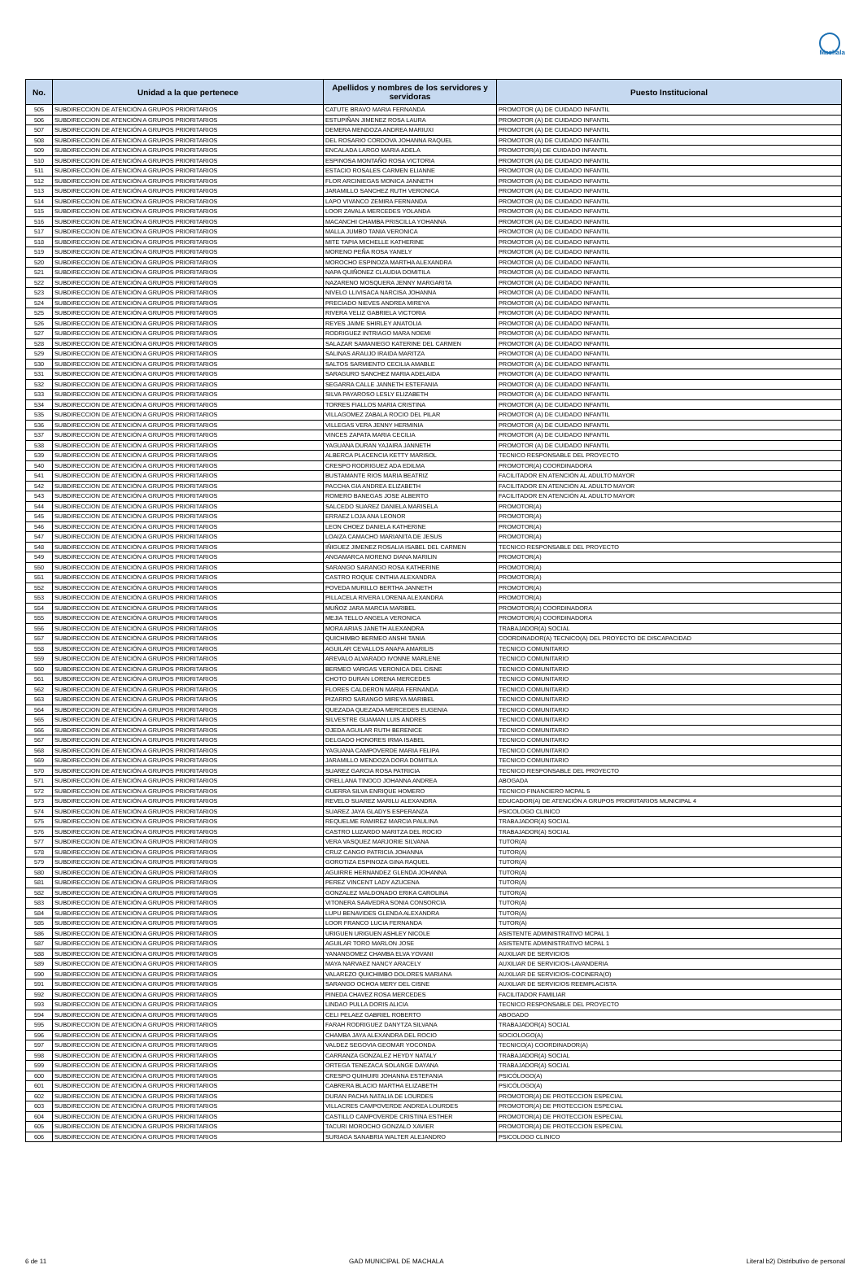Machala
| No. | Unidad a la que pertenece | Apellidos y nombres de los servidores y servidoras | Puesto Institucional |
| --- | --- | --- | --- |
| 505 | SUBDIRECCION DE ATENCIÓN A GRUPOS PRIORITARIOS | CATUTE BRAVO MARIA FERNANDA | PROMOTOR (A) DE CUIDADO INFANTIL |
| 506 | SUBDIRECCION DE ATENCIÓN A GRUPOS PRIORITARIOS | ESTUPIÑAN JIMENEZ ROSA LAURA | PROMOTOR (A) DE CUIDADO INFANTIL |
| 507 | SUBDIRECCION DE ATENCIÓN A GRUPOS PRIORITARIOS | DEMERA MENDOZA ANDREA MARIUXI | PROMOTOR (A) DE CUIDADO INFANTIL |
| 508 | SUBDIRECCION DE ATENCIÓN A GRUPOS PRIORITARIOS | DEL ROSARIO CORDOVA JOHANNA RAQUEL | PROMOTOR (A) DE CUIDADO INFANTIL |
| 509 | SUBDIRECCION DE ATENCIÓN A GRUPOS PRIORITARIOS | ENCALADA LARGO MARIA ADELA | PROMOTOR(A) DE CUIDADO INFANTIL |
| 510 | SUBDIRECCION DE ATENCIÓN A GRUPOS PRIORITARIOS | ESPINOSA MONTAÑO ROSA VICTORIA | PROMOTOR (A) DE CUIDADO INFANTIL |
| 511 | SUBDIRECCION DE ATENCIÓN A GRUPOS PRIORITARIOS | ESTACIO ROSALES CARMEN ELIANNE | PROMOTOR (A) DE CUIDADO INFANTIL |
| 512 | SUBDIRECCION DE ATENCIÓN A GRUPOS PRIORITARIOS | FLOR ARCINIEGAS MONICA JANNETH | PROMOTOR (A) DE CUIDADO INFANTIL |
| 513 | SUBDIRECCION DE ATENCIÓN A GRUPOS PRIORITARIOS | JARAMILLO SANCHEZ RUTH VERONICA | PROMOTOR (A) DE CUIDADO INFANTIL |
| 514 | SUBDIRECCION DE ATENCIÓN A GRUPOS PRIORITARIOS | LAPO VIVANCO ZEMIRA FERNANDA | PROMOTOR (A) DE CUIDADO INFANTIL |
| 515 | SUBDIRECCION DE ATENCIÓN A GRUPOS PRIORITARIOS | LOOR ZAVALA MERCEDES YOLANDA | PROMOTOR (A) DE CUIDADO INFANTIL |
| 516 | SUBDIRECCION DE ATENCIÓN A GRUPOS PRIORITARIOS | MACANCHI CHAMBA PRISCILLA YOHANNA | PROMOTOR (A) DE CUIDADO INFANTIL |
| 517 | SUBDIRECCION DE ATENCIÓN A GRUPOS PRIORITARIOS | MALLA JUMBO TANIA VERONICA | PROMOTOR (A) DE CUIDADO INFANTIL |
| 518 | SUBDIRECCION DE ATENCIÓN A GRUPOS PRIORITARIOS | MITE TAPIA MICHELLE KATHERINE | PROMOTOR (A) DE CUIDADO INFANTIL |
| 519 | SUBDIRECCION DE ATENCIÓN A GRUPOS PRIORITARIOS | MORENO PEÑA ROSA YANELY | PROMOTOR (A) DE CUIDADO INFANTIL |
| 520 | SUBDIRECCION DE ATENCIÓN A GRUPOS PRIORITARIOS | MOROCHO ESPINOZA MARTHA ALEXANDRA | PROMOTOR (A) DE CUIDADO INFANTIL |
| 521 | SUBDIRECCION DE ATENCIÓN A GRUPOS PRIORITARIOS | NAPA QUIÑONEZ CLAUDIA DOMITILA | PROMOTOR (A) DE CUIDADO INFANTIL |
| 522 | SUBDIRECCION DE ATENCIÓN A GRUPOS PRIORITARIOS | NAZARENO MOSQUERA JENNY MARGARITA | PROMOTOR (A) DE CUIDADO INFANTIL |
| 523 | SUBDIRECCION DE ATENCIÓN A GRUPOS PRIORITARIOS | NIVELO LLIVISACA NARCISA JOHANNA | PROMOTOR (A) DE CUIDADO INFANTIL |
| 524 | SUBDIRECCION DE ATENCIÓN A GRUPOS PRIORITARIOS | PRECIADO NIEVES ANDREA MIREYA | PROMOTOR (A) DE CUIDADO INFANTIL |
| 525 | SUBDIRECCION DE ATENCIÓN A GRUPOS PRIORITARIOS | RIVERA VELIZ GABRIELA VICTORIA | PROMOTOR (A) DE CUIDADO INFANTIL |
| 526 | SUBDIRECCION DE ATENCIÓN A GRUPOS PRIORITARIOS | REYES JAIME SHIRLEY ANATOLIA | PROMOTOR (A) DE CUIDADO INFANTIL |
| 527 | SUBDIRECCION DE ATENCIÓN A GRUPOS PRIORITARIOS | RODRIGUEZ INTRIAGO MARA NOEMI | PROMOTOR (A) DE CUIDADO INFANTIL |
| 528 | SUBDIRECCION DE ATENCIÓN A GRUPOS PRIORITARIOS | SALAZAR SAMANIEGO KATERINE DEL CARMEN | PROMOTOR (A) DE CUIDADO INFANTIL |
| 529 | SUBDIRECCION DE ATENCIÓN A GRUPOS PRIORITARIOS | SALINAS ARAUJO IRAIDA MARITZA | PROMOTOR (A) DE CUIDADO INFANTIL |
| 530 | SUBDIRECCION DE ATENCIÓN A GRUPOS PRIORITARIOS | SALTOS SARMIENTO CECILIA AMABLE | PROMOTOR (A) DE CUIDADO INFANTIL |
| 531 | SUBDIRECCION DE ATENCIÓN A GRUPOS PRIORITARIOS | SARAGURO SANCHEZ MARIA ADELAIDA | PROMOTOR (A) DE CUIDADO INFANTIL |
| 532 | SUBDIRECCION DE ATENCIÓN A GRUPOS PRIORITARIOS | SEGARRA CALLE JANNETH ESTEFANIA | PROMOTOR (A) DE CUIDADO INFANTIL |
| 533 | SUBDIRECCION DE ATENCIÓN A GRUPOS PRIORITARIOS | SILVA PAYAROSO LESLY ELIZABETH | PROMOTOR (A) DE CUIDADO INFANTIL |
| 534 | SUBDIRECCION DE ATENCIÓN A GRUPOS PRIORITARIOS | TORRES FIALLOS MARIA CRISTINA | PROMOTOR (A) DE CUIDADO INFANTIL |
| 535 | SUBDIRECCION DE ATENCIÓN A GRUPOS PRIORITARIOS | VILLAGOMEZ ZABALA ROCIO DEL PILAR | PROMOTOR (A) DE CUIDADO INFANTIL |
| 536 | SUBDIRECCION DE ATENCIÓN A GRUPOS PRIORITARIOS | VILLEGAS VERA JENNY HERMINIA | PROMOTOR (A) DE CUIDADO INFANTIL |
| 537 | SUBDIRECCION DE ATENCIÓN A GRUPOS PRIORITARIOS | VINCES ZAPATA MARIA CECILIA | PROMOTOR (A) DE CUIDADO INFANTIL |
| 538 | SUBDIRECCION DE ATENCIÓN A GRUPOS PRIORITARIOS | YAGUANA DURAN YAJAIRA JANNETH | PROMOTOR (A) DE CUIDADO INFANTIL |
| 539 | SUBDIRECCION DE ATENCIÓN A GRUPOS PRIORITARIOS | ALBERCA PLACENCIA KETTY MARISOL | TECNICO RESPONSABLE DEL PROYECTO |
| 540 | SUBDIRECCION DE ATENCIÓN A GRUPOS PRIORITARIOS | CRESPO RODRIGUEZ ADA EDILMA | PROMOTOR(A) COORDINADORA |
| 541 | SUBDIRECCION DE ATENCIÓN A GRUPOS PRIORITARIOS | BUSTAMANTE RIOS MARIA BEATRIZ | FACILITADOR EN ATENCIÓN AL ADULTO MAYOR |
| 542 | SUBDIRECCION DE ATENCIÓN A GRUPOS PRIORITARIOS | PACCHA GIA ANDREA ELIZABETH | FACILITADOR EN ATENCIÓN AL ADULTO MAYOR |
| 543 | SUBDIRECCION DE ATENCIÓN A GRUPOS PRIORITARIOS | ROMERO BANEGAS JOSE ALBERTO | FACILITADOR EN ATENCIÓN AL ADULTO MAYOR |
| 544 | SUBDIRECCION DE ATENCIÓN A GRUPOS PRIORITARIOS | SALCEDO SUAREZ DANIELA MARISELA | PROMOTOR(A) |
| 545 | SUBDIRECCION DE ATENCIÓN A GRUPOS PRIORITARIOS | ERRAEZ LOJA ANA LEONOR | PROMOTOR(A) |
| 546 | SUBDIRECCION DE ATENCIÓN A GRUPOS PRIORITARIOS | LEON CHOEZ DANIELA KATHERINE | PROMOTOR(A) |
| 547 | SUBDIRECCION DE ATENCIÓN A GRUPOS PRIORITARIOS | LOAIZA CAMACHO MARIANITA DE JESUS | PROMOTOR(A) |
| 548 | SUBDIRECCION DE ATENCIÓN A GRUPOS PRIORITARIOS | IÑIGUEZ JIMENEZ ROSALIA ISABEL DEL CARMEN | TECNICO RESPONSABLE DEL PROYECTO |
| 549 | SUBDIRECCION DE ATENCIÓN A GRUPOS PRIORITARIOS | ANGAMARCA MORENO DIANA MARILIN | PROMOTOR(A) |
| 550 | SUBDIRECCION DE ATENCIÓN A GRUPOS PRIORITARIOS | SARANGO SARANGO ROSA KATHERINE | PROMOTOR(A) |
| 551 | SUBDIRECCION DE ATENCIÓN A GRUPOS PRIORITARIOS | CASTRO ROQUE CINTHIA ALEXANDRA | PROMOTOR(A) |
| 552 | SUBDIRECCION DE ATENCIÓN A GRUPOS PRIORITARIOS | POVEDA MURILLO BERTHA JANNETH | PROMOTOR(A) |
| 553 | SUBDIRECCION DE ATENCIÓN A GRUPOS PRIORITARIOS | PILLACELA RIVERA LORENA ALEXANDRA | PROMOTOR(A) |
| 554 | SUBDIRECCION DE ATENCIÓN A GRUPOS PRIORITARIOS | MUÑOZ JARA MARCIA MARIBEL | PROMOTOR(A) COORDINADORA |
| 555 | SUBDIRECCION DE ATENCIÓN A GRUPOS PRIORITARIOS | MEJIA TELLO ANGELA VERONICA | PROMOTOR(A) COORDINADORA |
| 556 | SUBDIRECCION DE ATENCIÓN A GRUPOS PRIORITARIOS | MORA ARIAS JANETH ALEXANDRA | TRABAJADOR(A) SOCIAL |
| 557 | SUBDIRECCION DE ATENCIÓN A GRUPOS PRIORITARIOS | QUICHIMBO BERMEO ANSHI TANIA | COORDINADOR(A) TECNICO(A) DEL PROYECTO DE DISCAPACIDAD |
| 558 | SUBDIRECCION DE ATENCIÓN A GRUPOS PRIORITARIOS | AGUILAR CEVALLOS ANAFA AMARILIS | TECNICO COMUNITARIO |
| 559 | SUBDIRECCION DE ATENCIÓN A GRUPOS PRIORITARIOS | AREVALO ALVARADO IVONNE MARLENE | TECNICO COMUNITARIO |
| 560 | SUBDIRECCION DE ATENCIÓN A GRUPOS PRIORITARIOS | BERMEO VARGAS VERONICA DEL CISNE | TECNICO COMUNITARIO |
| 561 | SUBDIRECCION DE ATENCIÓN A GRUPOS PRIORITARIOS | CHOTO DURAN LORENA MERCEDES | TECNICO COMUNITARIO |
| 562 | SUBDIRECCION DE ATENCIÓN A GRUPOS PRIORITARIOS | FLORES CALDERON MARIA FERNANDA | TECNICO COMUNITARIO |
| 563 | SUBDIRECCION DE ATENCIÓN A GRUPOS PRIORITARIOS | PIZARRO SARANGO MIREYA MARIBEL | TECNICO COMUNITARIO |
| 564 | SUBDIRECCION DE ATENCIÓN A GRUPOS PRIORITARIOS | QUEZADA QUEZADA MERCEDES EUGENIA | TECNICO COMUNITARIO |
| 565 | SUBDIRECCION DE ATENCIÓN A GRUPOS PRIORITARIOS | SILVESTRE GUAMAN LUIS ANDRES | TECNICO COMUNITARIO |
| 566 | SUBDIRECCION DE ATENCIÓN A GRUPOS PRIORITARIOS | OJEDA AGUILAR RUTH BERENICE | TECNICO COMUNITARIO |
| 567 | SUBDIRECCION DE ATENCIÓN A GRUPOS PRIORITARIOS | DELGADO HONORES IRMA ISABEL | TECNICO COMUNITARIO |
| 568 | SUBDIRECCION DE ATENCIÓN A GRUPOS PRIORITARIOS | YAGUANA CAMPOVERDE MARIA FELIPA | TECNICO COMUNITARIO |
| 569 | SUBDIRECCION DE ATENCIÓN A GRUPOS PRIORITARIOS | JARAMILLO MENDOZA DORA DOMITILA | TECNICO COMUNITARIO |
| 570 | SUBDIRECCION DE ATENCIÓN A GRUPOS PRIORITARIOS | SUAREZ GARCIA ROSA PATRICIA | TECNICO RESPONSABLE DEL PROYECTO |
| 571 | SUBDIRECCION DE ATENCIÓN A GRUPOS PRIORITARIOS | ORELLANA TINOCO JOHANNA ANDREA | ABOGADA |
| 572 | SUBDIRECCION DE ATENCIÓN A GRUPOS PRIORITARIOS | GUERRA SILVA ENRIQUE HOMERO | TECNICO FINANCIERO MCPAL 5 |
| 573 | SUBDIRECCION DE ATENCIÓN A GRUPOS PRIORITARIOS | REVELO SUAREZ MARILU ALEXANDRA | EDUCADOR(A) DE ATENCIÓN A GRUPOS PRIORITARIOS MUNICIPAL 4 |
| 574 | SUBDIRECCION DE ATENCIÓN A GRUPOS PRIORITARIOS | SUAREZ JAYA GLADYS ESPERANZA | PSICOLOGO CLINICO |
| 575 | SUBDIRECCION DE ATENCIÓN A GRUPOS PRIORITARIOS | REQUELME RAMIREZ MARCIA PAULINA | TRABAJADOR(A) SOCIAL |
| 576 | SUBDIRECCION DE ATENCIÓN A GRUPOS PRIORITARIOS | CASTRO LUZARDO MARITZA DEL ROCIO | TRABAJADOR(A) SOCIAL |
| 577 | SUBDIRECCION DE ATENCIÓN A GRUPOS PRIORITARIOS | VERA VASQUEZ MARJORIE SILVANA | TUTOR(A) |
| 578 | SUBDIRECCION DE ATENCIÓN A GRUPOS PRIORITARIOS | CRUZ CANGO PATRICIA JOHANNA | TUTOR(A) |
| 579 | SUBDIRECCION DE ATENCIÓN A GRUPOS PRIORITARIOS | GOROTIZA ESPINOZA GINA RAQUEL | TUTOR(A) |
| 580 | SUBDIRECCION DE ATENCIÓN A GRUPOS PRIORITARIOS | AGUIRRE HERNANDEZ GLENDA JOHANNA | TUTOR(A) |
| 581 | SUBDIRECCION DE ATENCIÓN A GRUPOS PRIORITARIOS | PEREZ VINCENT LADY AZUCENA | TUTOR(A) |
| 582 | SUBDIRECCION DE ATENCIÓN A GRUPOS PRIORITARIOS | GONZALEZ MALDONADO ERIKA CAROLINA | TUTOR(A) |
| 583 | SUBDIRECCION DE ATENCIÓN A GRUPOS PRIORITARIOS | VITONERA SAAVEDRA SONIA CONSORCIA | TUTOR(A) |
| 584 | SUBDIRECCION DE ATENCIÓN A GRUPOS PRIORITARIOS | LUPU BENAVIDES GLENDA ALEXANDRA | TUTOR(A) |
| 585 | SUBDIRECCION DE ATENCIÓN A GRUPOS PRIORITARIOS | LOOR FRANCO LUCIA FERNANDA | TUTOR(A) |
| 586 | SUBDIRECCION DE ATENCIÓN A GRUPOS PRIORITARIOS | URIGUEN URIGUEN ASHLEY NICOLE | ASISTENTE ADMINISTRATIVO MCPAL 1 |
| 587 | SUBDIRECCION DE ATENCIÓN A GRUPOS PRIORITARIOS | AGUILAR TORO MARLON JOSE | ASISTENTE ADMINISTRATIVO MCPAL 1 |
| 588 | SUBDIRECCION DE ATENCIÓN A GRUPOS PRIORITARIOS | YANANGOMEZ CHAMBA ELVA YOVANI | AUXILIAR DE SERVICIOS |
| 589 | SUBDIRECCION DE ATENCIÓN A GRUPOS PRIORITARIOS | MAYA NARVAEZ NANCY ARACELY | AUXILIAR DE SERVICIOS-LAVANDERIA |
| 590 | SUBDIRECCION DE ATENCIÓN A GRUPOS PRIORITARIOS | VALAREZO QUICHIMBO DOLORES MARIANA | AUXILIAR DE SERVICIOS-COCINERA(O) |
| 591 | SUBDIRECCION DE ATENCIÓN A GRUPOS PRIORITARIOS | SARANGO OCHOA MERY DEL CISNE | AUXILIAR DE SERVICIOS REEMPLACISTA |
| 592 | SUBDIRECCION DE ATENCIÓN A GRUPOS PRIORITARIOS | PINEDA CHAVEZ ROSA MERCEDES | FACILITADOR FAMILIAR |
| 593 | SUBDIRECCION DE ATENCIÓN A GRUPOS PRIORITARIOS | LINDAO PULLA DORIS ALICIA | TECNICO RESPONSABLE DEL PROYECTO |
| 594 | SUBDIRECCION DE ATENCIÓN A GRUPOS PRIORITARIOS | CELI PELAEZ GABRIEL ROBERTO | ABOGADO |
| 595 | SUBDIRECCION DE ATENCIÓN A GRUPOS PRIORITARIOS | FARAH RODRIGUEZ DANYTZA SILVANA | TRABAJADOR(A) SOCIAL |
| 596 | SUBDIRECCION DE ATENCIÓN A GRUPOS PRIORITARIOS | CHAMBA JAYA ALEXANDRA DEL ROCIO | SOCIOLOGO(A) |
| 597 | SUBDIRECCION DE ATENCIÓN A GRUPOS PRIORITARIOS | VALDEZ SEGOVIA GEOMAR YOCONDA | TECNICO(A) COORDINADOR(A) |
| 598 | SUBDIRECCION DE ATENCIÓN A GRUPOS PRIORITARIOS | CARRANZA GONZALEZ HEYDY NATALY | TRABAJADOR(A) SOCIAL |
| 599 | SUBDIRECCION DE ATENCIÓN A GRUPOS PRIORITARIOS | ORTEGA TENEZACA SOLANGE DAYANA | TRABAJADOR(A) SOCIAL |
| 600 | SUBDIRECCION DE ATENCIÓN A GRUPOS PRIORITARIOS | CRESPO QUIHUIRI JOHANNA ESTEFANIA | PSICÓLOGO(A) |
| 601 | SUBDIRECCION DE ATENCIÓN A GRUPOS PRIORITARIOS | CABRERA BLACIO MARTHA ELIZABETH | PSICÓLOGO(A) |
| 602 | SUBDIRECCION DE ATENCIÓN A GRUPOS PRIORITARIOS | DURAN PACHA NATALIA DE LOURDES | PROMOTOR(A) DE PROTECCION ESPECIAL |
| 603 | SUBDIRECCION DE ATENCIÓN A GRUPOS PRIORITARIOS | VILLACRES CAMPOVERDE ANDREA LOURDES | PROMOTOR(A) DE PROTECCION ESPECIAL |
| 604 | SUBDIRECCION DE ATENCIÓN A GRUPOS PRIORITARIOS | CASTILLO CAMPOVERDE CRISTINA ESTHER | PROMOTOR(A) DE PROTECCION ESPECIAL |
| 605 | SUBDIRECCION DE ATENCIÓN A GRUPOS PRIORITARIOS | TACURI MOROCHO GONZALO XAVIER | PROMOTOR(A) DE PROTECCION ESPECIAL |
| 606 | SUBDIRECCION DE ATENCIÓN A GRUPOS PRIORITARIOS | SURIAGA SANABRIA WALTER ALEJANDRO | PSICOLOGO CLINICO |
6 de 11 GAD MUNICIPAL DE MACHALA Literal b2) Distributivo de personal